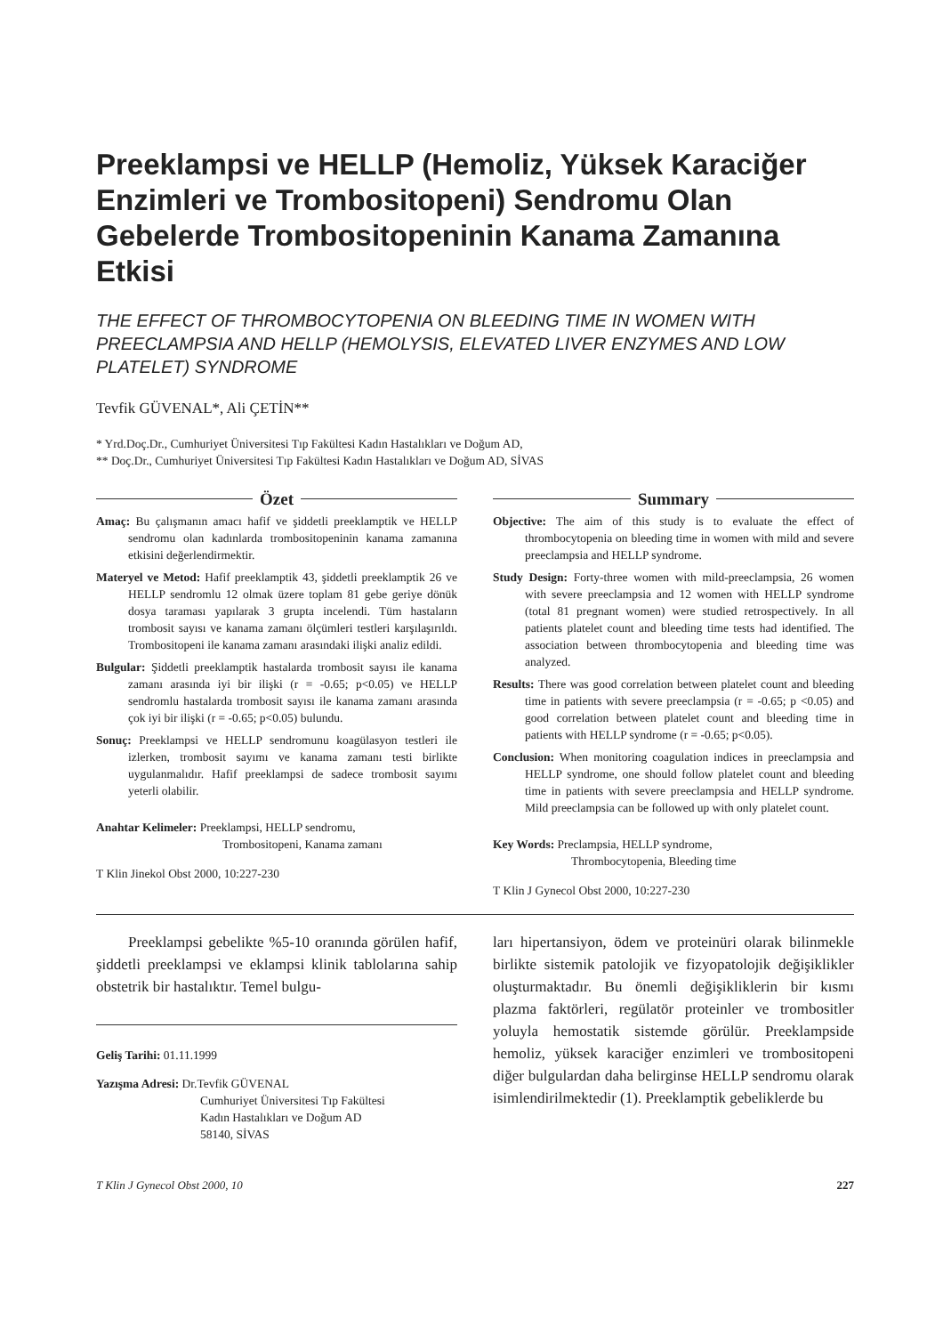Preeklampsi ve HELLP (Hemoliz, Yüksek Karaciğer Enzimleri ve Trombositopeni) Sendromu Olan Gebelerde Trombositopeninin Kanama Zamanına Etkisi
THE EFFECT OF THROMBOCYTOPENIA ON BLEEDING TIME IN WOMEN WITH PREECLAMPSIA AND HELLP (HEMOLYSIS, ELEVATED LIVER ENZYMES AND LOW PLATELET) SYNDROME
Tevfik GÜVENAL*, Ali ÇETİN**
* Yrd.Doç.Dr., Cumhuriyet Üniversitesi Tıp Fakültesi Kadın Hastalıkları ve Doğum AD,
** Doç.Dr., Cumhuriyet Üniversitesi Tıp Fakültesi Kadın Hastalıkları ve Doğum AD, SİVAS
Özet
Amaç: Bu çalışmanın amacı hafif ve şiddetli preeklamptik ve HELLP sendromu olan kadınlarda trombositopeninin kanama zamanına etkisini değerlendirmektir.
Materyel ve Metod: Hafif preeklamptik 43, şiddetli preeklamptik 26 ve HELLP sendromlu 12 olmak üzere toplam 81 gebe geriye dönük dosya taraması yapılarak 3 grupta incelendi. Tüm hastaların trombosit sayısı ve kanama zamanı ölçümleri testleri karşılaşırıldı. Trombositopeni ile kanama zamanı arasındaki ilişki analiz edildi.
Bulgular: Şiddetli preeklamptik hastalarda trombosit sayısı ile kanama zamanı arasında iyi bir ilişki (r = -0.65; p<0.05) ve HELLP sendromlu hastalarda trombosit sayısı ile kanama zamanı arasında çok iyi bir ilişki (r = -0.65; p<0.05) bulundu.
Sonuç: Preeklampsi ve HELLP sendromunu koagülasyon testleri ile izlerken, trombosit sayımı ve kanama zamanı testi birlikte uygulanmalıdır. Hafif preeklampsi de sadece trombosit sayımı yeterli olabilir.
Anahtar Kelimeler: Preeklampsi, HELLP sendromu,
Trombositopeni, Kanama zamanı
T Klin Jinekol Obst 2000, 10:227-230
Summary
Objective: The aim of this study is to evaluate the effect of thrombocytopenia on bleeding time in women with mild and severe preeclampsia and HELLP syndrome.
Study Design: Forty-three women with mild-preeclampsia, 26 women with severe preeclampsia and 12 women with HELLP syndrome (total 81 pregnant women) were studied retrospectively. In all patients platelet count and bleeding time tests had identified. The association between thrombocytopenia and bleeding time was analyzed.
Results: There was good correlation between platelet count and bleeding time in patients with severe preeclampsia (r = -0.65; p <0.05) and good correlation between platelet count and bleeding time in patients with HELLP syndrome (r = -0.65; p<0.05).
Conclusion: When monitoring coagulation indices in preeclampsia and HELLP syndrome, one should follow platelet count and bleeding time in patients with severe preeclampsia and HELLP syndrome. Mild preeclampsia can be followed up with only platelet count.
Key Words: Preclampsia, HELLP syndrome,
Thrombocytopenia, Bleeding time
T Klin J Gynecol Obst 2000, 10:227-230
Preeklampsi gebelikte %5-10 oranında görülen hafif, şiddetli preeklampsi ve eklampsi klinik tablolarına sahip obstetrik bir hastalıktır. Temel bulgu-
Geliş Tarihi: 01.11.1999
Yazışma Adresi: Dr.Tevfik GÜVENAL
Cumhuriyet Üniversitesi Tıp Fakültesi
Kadın Hastalıkları ve Doğum AD
58140, SİVAS
ları hipertansiyon, ödem ve proteinüri olarak bilinmekle birlikte sistemik patolojik ve fizyopatolojik değişiklikler oluşturmaktadır. Bu önemli değişikliklerin bir kısmı plazma faktörleri, regülatör proteinler ve trombositler yoluyla hemostatik sistemde görülür. Preeklampside hemoliz, yüksek karaciğer enzimleri ve trombositopeni diğer bulgulardan daha belirginse HELLP sendromu olarak isimlendirilmektedir (1). Preeklamptik gebeliklerde bu
T Klin J Gynecol Obst 2000, 10 227